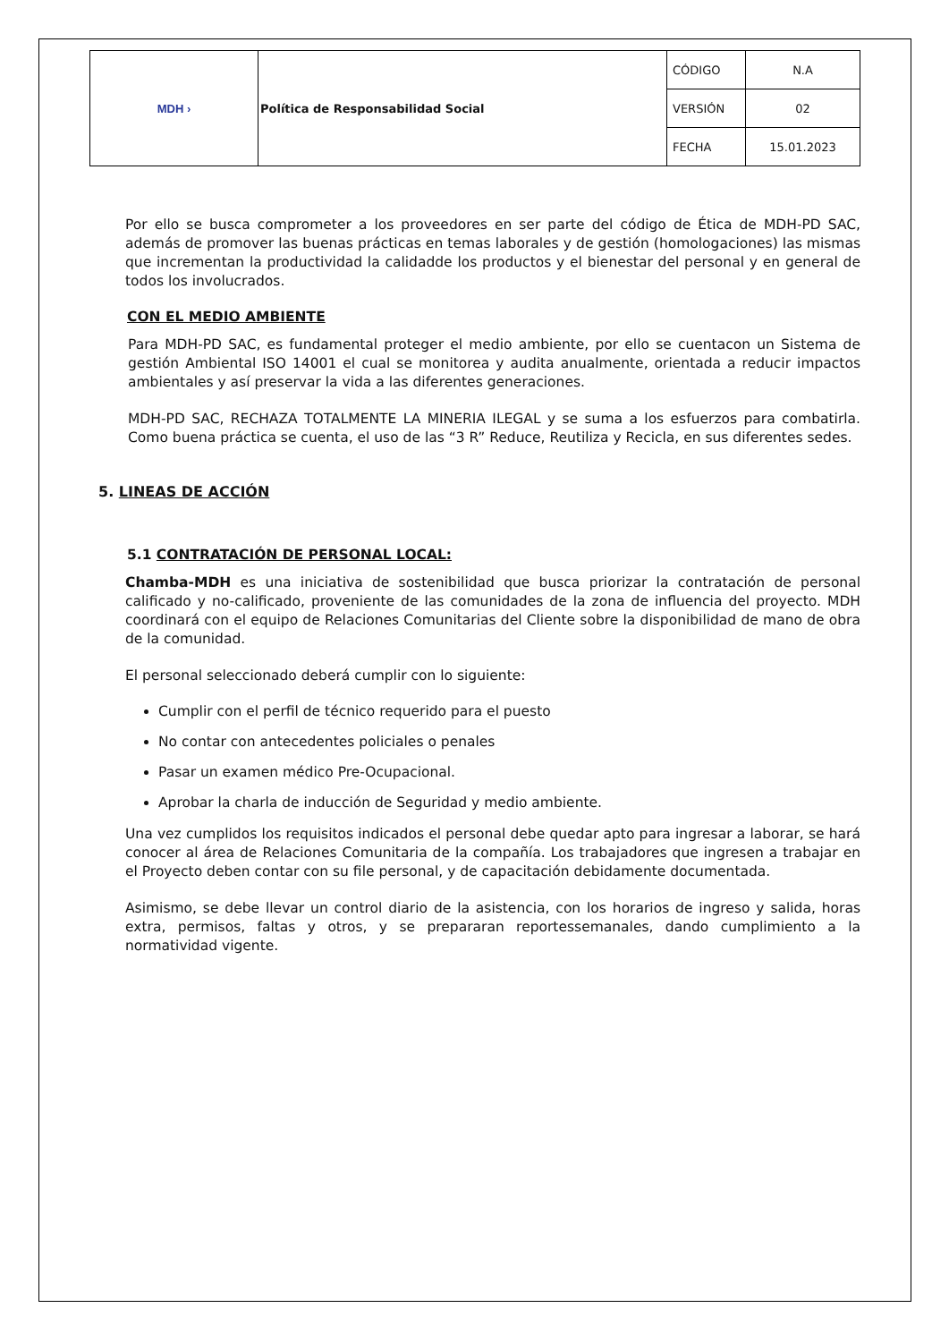| MDH › | Política de Responsabilidad Social | CÓDIGO | N.A |
| | | VERSIÓN | 02 |
| | | FECHA | 15.01.2023 |
Por ello se busca comprometer a los proveedores en ser parte del código de Ética de MDH-PD SAC, además de promover las buenas prácticas en temas laborales y de gestión (homologaciones) las mismas que incrementan la productividad la calidadde los productos y el bienestar del personal y en general de todos los involucrados.
CON EL MEDIO AMBIENTE
Para MDH-PD SAC, es fundamental proteger el medio ambiente, por ello se cuentacon un Sistema de gestión Ambiental ISO 14001 el cual se monitorea y audita anualmente, orientada a reducir impactos ambientales y así preservar la vida a las diferentes generaciones.
MDH-PD SAC, RECHAZA TOTALMENTE LA MINERIA ILEGAL y se suma a los esfuerzos para combatirla. Como buena práctica se cuenta, el uso de las “3 R” Reduce, Reutiliza y Recicla, en sus diferentes sedes.
5. LINEAS DE ACCIÓN
5.1 CONTRATACIÓN DE PERSONAL LOCAL:
Chamba-MDH es una iniciativa de sostenibilidad que busca priorizar la contratación de personal calificado y no-calificado, proveniente de las comunidades de la zona de influencia del proyecto. MDH coordinará con el equipo de Relaciones Comunitarias del Cliente sobre la disponibilidad de mano de obra de la comunidad.
El personal seleccionado deberá cumplir con lo siguiente:
Cumplir con el perfil de técnico requerido para el puesto
No contar con antecedentes policiales o penales
Pasar un examen médico Pre-Ocupacional.
Aprobar la charla de inducción de Seguridad y medio ambiente.
Una vez cumplidos los requisitos indicados el personal debe quedar apto para ingresar a laborar, se hará conocer al área de Relaciones Comunitaria de la compañía. Los trabajadores que ingresen a trabajar en el Proyecto deben contar con su file personal, y de capacitación debidamente documentada.
Asimismo, se debe llevar un control diario de la asistencia, con los horarios de ingreso y salida, horas extra, permisos, faltas y otros, y se prepararan reportessemanales, dando cumplimiento a la normatividad vigente.